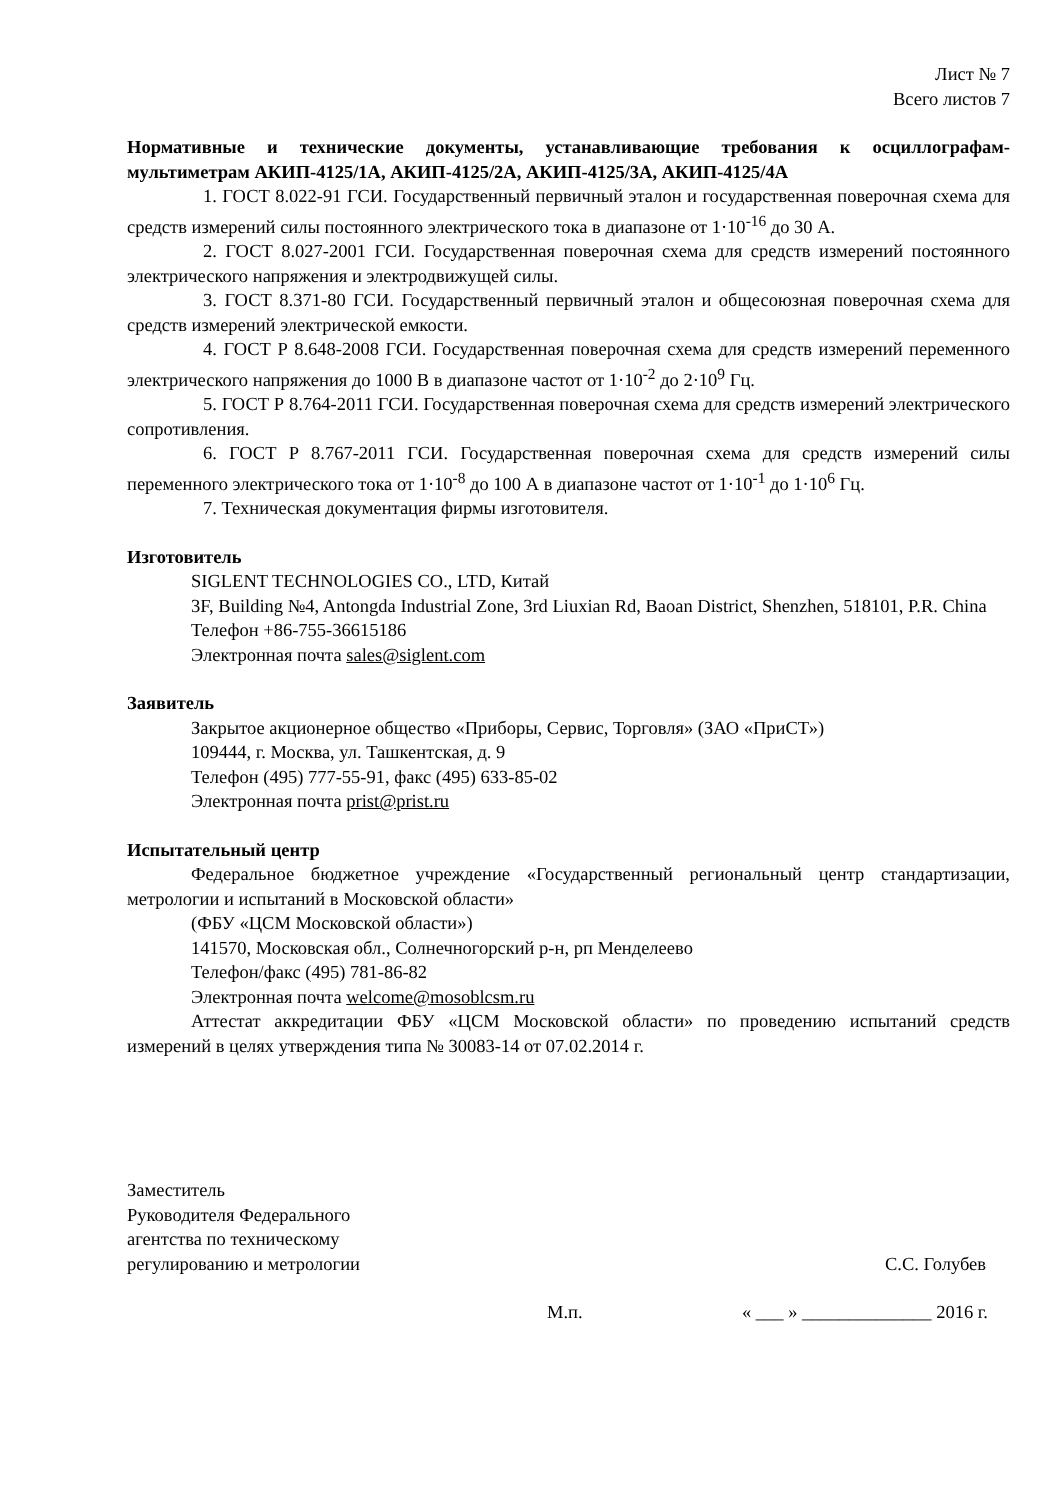Лист № 7
Всего листов 7
Нормативные и технические документы, устанавливающие требования к осциллографам-мультиметрам АКИП-4125/1А, АКИП-4125/2А, АКИП-4125/3А, АКИП-4125/4А
1. ГОСТ 8.022-91 ГСИ. Государственный первичный эталон и государственная поверочная схема для средств измерений силы постоянного электрического тока в диапазоне от 1·10<sup>-16</sup> до 30 А.
2. ГОСТ 8.027-2001 ГСИ. Государственная поверочная схема для средств измерений постоянного электрического напряжения и электродвижущей силы.
3. ГОСТ 8.371-80 ГСИ. Государственный первичный эталон и общесоюзная поверочная схема для средств измерений электрической емкости.
4. ГОСТ Р 8.648-2008 ГСИ. Государственная поверочная схема для средств измерений переменного электрического напряжения до 1000 В в диапазоне частот от 1·10<sup>-2</sup> до 2·10<sup>9</sup> Гц.
5. ГОСТ Р 8.764-2011 ГСИ. Государственная поверочная схема для средств измерений электрического сопротивления.
6. ГОСТ Р 8.767-2011 ГСИ. Государственная поверочная схема для средств измерений силы переменного электрического тока от 1·10<sup>-8</sup> до 100 А в диапазоне частот от 1·10<sup>-1</sup> до 1·10<sup>6</sup> Гц.
7. Техническая документация фирмы изготовителя.
Изготовитель
SIGLENT TECHNOLOGIES CO., LTD, Китай
3F, Building №4, Antongda Industrial Zone, 3rd Liuxian Rd, Baoan District, Shenzhen, 518101, P.R. China
Телефон +86-755-36615186
Электронная почта sales@siglent.com
Заявитель
Закрытое акционерное общество «Приборы, Сервис, Торговля» (ЗАО «ПриСТ»)
109444, г. Москва, ул. Ташкентская, д. 9
Телефон (495) 777-55-91, факс (495) 633-85-02
Электронная почта prist@prist.ru
Испытательный центр
Федеральное бюджетное учреждение «Государственный региональный центр стандартизации, метрологии и испытаний в Московской области»
(ФБУ «ЦСМ Московской области»)
141570, Московская обл., Солнечногорский р-н, рп Менделеево
Телефон/факс (495) 781-86-82
Электронная почта welcome@mosoblcsm.ru
Аттестат аккредитации ФБУ «ЦСМ Московской области» по проведению испытаний средств измерений в целях утверждения типа № 30083-14 от 07.02.2014 г.
Заместитель
Руководителя Федерального
агентства по техническому
регулированию и метрологии
С.С. Голубев
М.п. « ___ » ______________ 2016 г.